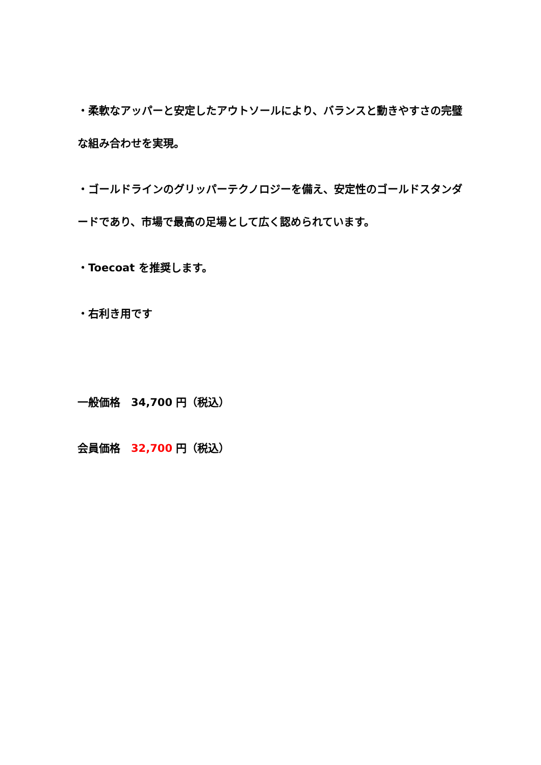・柔軟なアッパーと安定したアウトソールにより、バランスと動きやすさの完璧な組み合わせを実現。
・ゴールドラインのグリッパーテクノロジーを備え、安定性のゴールドスタンダードであり、市場で最高の足場として広く認められています。
・Toecoat を推奨します。
・右利き用です
一般価格　34,700 円（税込）
会員価格　32,700 円（税込）